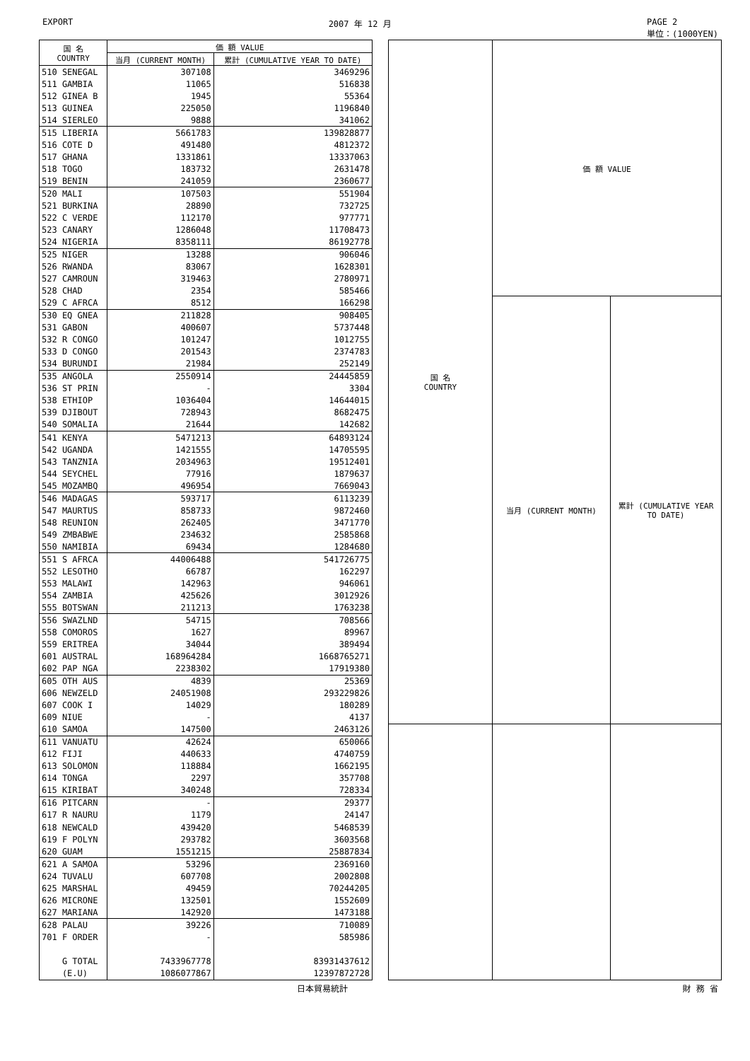EXPORT 2007 年 12 月 PAGE 2
単位：(1000YEN)
| 国 名 COUNTRY | 価 額 VALUE | |
| --- | --- | --- |
| | 当月 (CURRENT MONTH) | 累計 (CUMULATIVE YEAR TO DATE) |
| 510 SENEGAL | 307108 | 3469296 |
| 511 GAMBIA | 11065 | 516838 |
| 512 GINEA B | 1945 | 55364 |
| 513 GUINEA | 225050 | 1196840 |
| 514 SIERLEO | 9888 | 341062 |
| 515 LIBERIA | 5661783 | 139828877 |
| 516 COTE D | 491480 | 4812372 |
| 517 GHANA | 1331861 | 13337063 |
| 518 TOGO | 183732 | 2631478 |
| 519 BENIN | 241059 | 2360677 |
| 520 MALI | 107503 | 551904 |
| 521 BURKINA | 28890 | 732725 |
| 522 C VERDE | 112170 | 977771 |
| 523 CANARY | 1286048 | 11708473 |
| 524 NIGERIA | 8358111 | 86192778 |
| 525 NIGER | 13288 | 906046 |
| 526 RWANDA | 83067 | 1628301 |
| 527 CAMROUN | 319463 | 2780971 |
| 528 CHAD | 2354 | 585466 |
| 529 C AFRCA | 8512 | 166298 |
| 530 EQ GNEA | 211828 | 908405 |
| 531 GABON | 400607 | 5737448 |
| 532 R CONGO | 101247 | 1012755 |
| 533 D CONGO | 201543 | 2374783 |
| 534 BURUNDI | 21984 | 252149 |
| 535 ANGOLA | 2550914 | 24445859 |
| 536 ST PRIN | - | 3304 |
| 538 ETHIOP | 1036404 | 14644015 |
| 539 DJIBOUT | 728943 | 8682475 |
| 540 SOMALIA | 21644 | 142682 |
| 541 KENYA | 5471213 | 64893124 |
| 542 UGANDA | 1421555 | 14705595 |
| 543 TANZNIA | 2034963 | 19512401 |
| 544 SEYCHEL | 77916 | 1879637 |
| 545 MOZAMBQ | 496954 | 7669043 |
| 546 MADAGAS | 593717 | 6113239 |
| 547 MAURTUS | 858733 | 9872460 |
| 548 REUNION | 262405 | 3471770 |
| 549 ZMBABWE | 234632 | 2585868 |
| 550 NAMIBIA | 69434 | 1284680 |
| 551 S AFRCA | 44006488 | 541726775 |
| 552 LESOTHO | 66787 | 162297 |
| 553 MALAWI | 142963 | 946061 |
| 554 ZAMBIA | 425626 | 3012926 |
| 555 BOTSWAN | 211213 | 1763238 |
| 556 SWAZLND | 54715 | 708566 |
| 558 COMOROS | 1627 | 89967 |
| 559 ERITREA | 34044 | 389494 |
| 601 AUSTRAL | 168964284 | 1668765271 |
| 602 PAP NGA | 2238302 | 17919380 |
| 605 OTH AUS | 4839 | 25369 |
| 606 NEWZELD | 24051908 | 293229826 |
| 607 COOK I | 14029 | 180289 |
| 609 NIUE | - | 4137 |
| 610 SAMOA | 147500 | 2463126 |
| 611 VANUATU | 42624 | 650066 |
| 612 FIJI | 440633 | 4740759 |
| 613 SOLOMON | 118884 | 1662195 |
| 614 TONGA | 2297 | 357708 |
| 615 KIRIBAT | 340248 | 728334 |
| 616 PITCARN | - | 29377 |
| 617 R NAURU | 1179 | 24147 |
| 618 NEWCALD | 439420 | 5468539 |
| 619 F POLYN | 293782 | 3603568 |
| 620 GUAM | 1551215 | 25887834 |
| 621 A SAMOA | 53296 | 2369160 |
| 624 TUVALU | 607708 | 2002808 |
| 625 MARSHAL | 49459 | 70244205 |
| 626 MICRONE | 132501 | 1552609 |
| 627 MARIANA | 142920 | 1473188 |
| 628 PALAU | 39226 | 710089 |
| 701 F ORDER | - | 585986 |
| G TOTAL | 7433967778 | 83931437612 |
| (E.U) | 1086077867 | 12397872728 |
| 国 名 COUNTRY | 価 額 VALUE | |
| --- | --- | --- |
| | 当月 (CURRENT MONTH) | 累計 (CUMULATIVE YEAR TO DATE) |
日本貿易統計 財 務 省